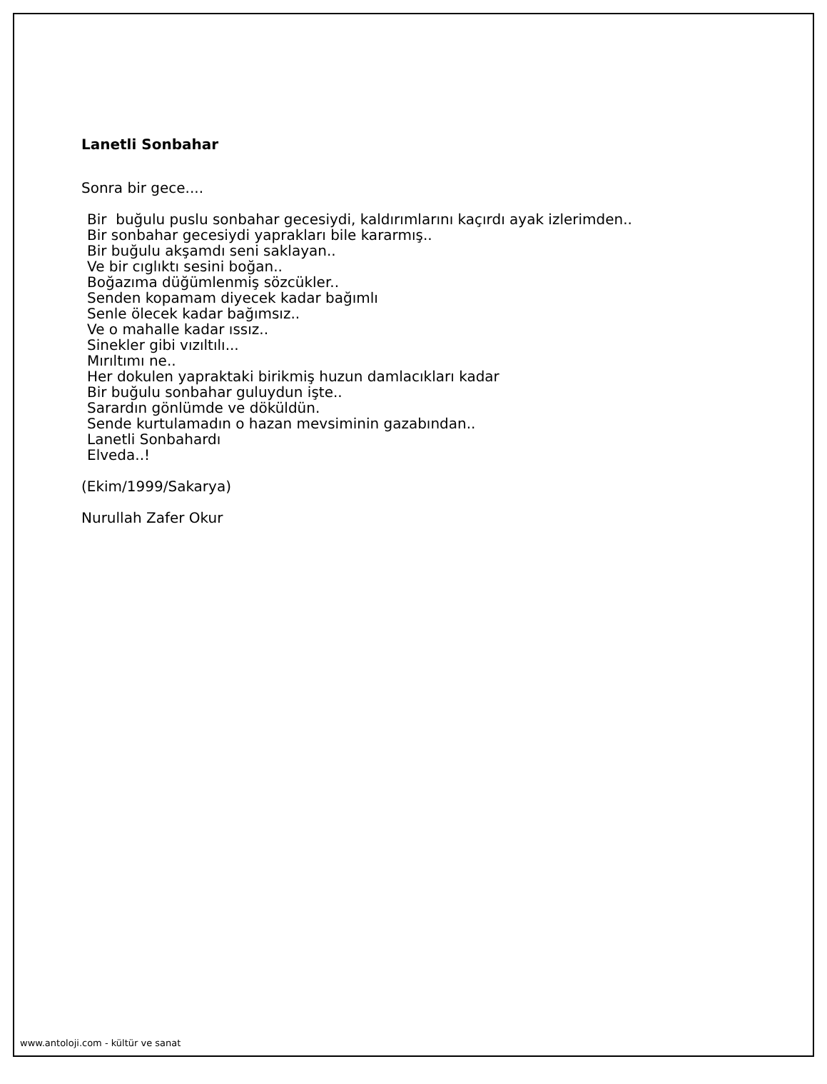Lanetli Sonbahar
Sonra bir gece....
Bir buğulu puslu sonbahar gecesiydi, kaldırımlarını kaçırdı ayak izlerimden..
Bir sonbahar gecesiydi yaprakları bile kararmış..
Bir buğulu akşamdı seni saklayan..
Ve bir cıglıktı sesini boğan..
Boğazıma düğümlenmiş sözcükler..
Senden kopamam diyecek kadar bağımlı
Senle ölecek kadar bağımsız..
Ve o mahalle kadar ıssız..
Sinekler gibi vızıltılı...
Mırıltımı ne..
Her dokulen yapraktaki birikmiş huzun damlacıkları kadar
Bir buğulu sonbahar guluydun işte..
Sarardın gönlümde ve döküldün.
Sende kurtulamadın o hazan mevsiminin gazabından..
Lanetli Sonbahardı
Elveda..!
(Ekim/1999/Sakarya)
Nurullah Zafer Okur
www.antoloji.com - kültür ve sanat